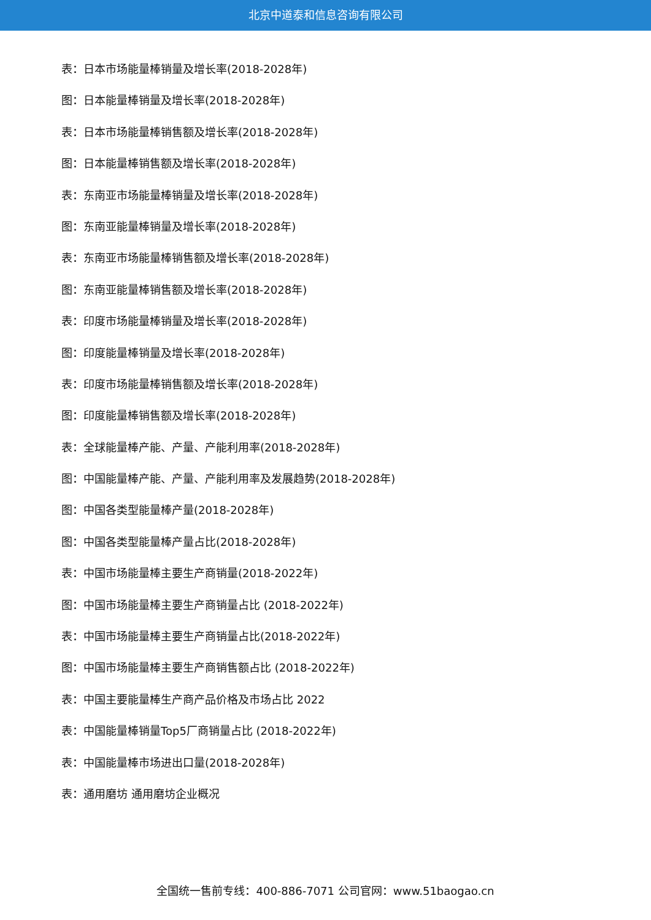北京中道泰和信息咨询有限公司
表：日本市场能量棒销量及增长率(2018-2028年)
图：日本能量棒销量及增长率(2018-2028年)
表：日本市场能量棒销售额及增长率(2018-2028年)
图：日本能量棒销售额及增长率(2018-2028年)
表：东南亚市场能量棒销量及增长率(2018-2028年)
图：东南亚能量棒销量及增长率(2018-2028年)
表：东南亚市场能量棒销售额及增长率(2018-2028年)
图：东南亚能量棒销售额及增长率(2018-2028年)
表：印度市场能量棒销量及增长率(2018-2028年)
图：印度能量棒销量及增长率(2018-2028年)
表：印度市场能量棒销售额及增长率(2018-2028年)
图：印度能量棒销售额及增长率(2018-2028年)
表：全球能量棒产能、产量、产能利用率(2018-2028年)
图：中国能量棒产能、产量、产能利用率及发展趋势(2018-2028年)
图：中国各类型能量棒产量(2018-2028年)
图：中国各类型能量棒产量占比(2018-2028年)
表：中国市场能量棒主要生产商销量(2018-2022年)
图：中国市场能量棒主要生产商销量占比 (2018-2022年)
表：中国市场能量棒主要生产商销量占比(2018-2022年)
图：中国市场能量棒主要生产商销售额占比 (2018-2022年)
表：中国主要能量棒生产商产品价格及市场占比 2022
表：中国能量棒销量Top5厂商销量占比 (2018-2022年)
表：中国能量棒市场进出口量(2018-2028年)
表：通用磨坊 通用磨坊企业概况
全国统一售前专线：400-886-7071 公司官网：www.51baogao.cn